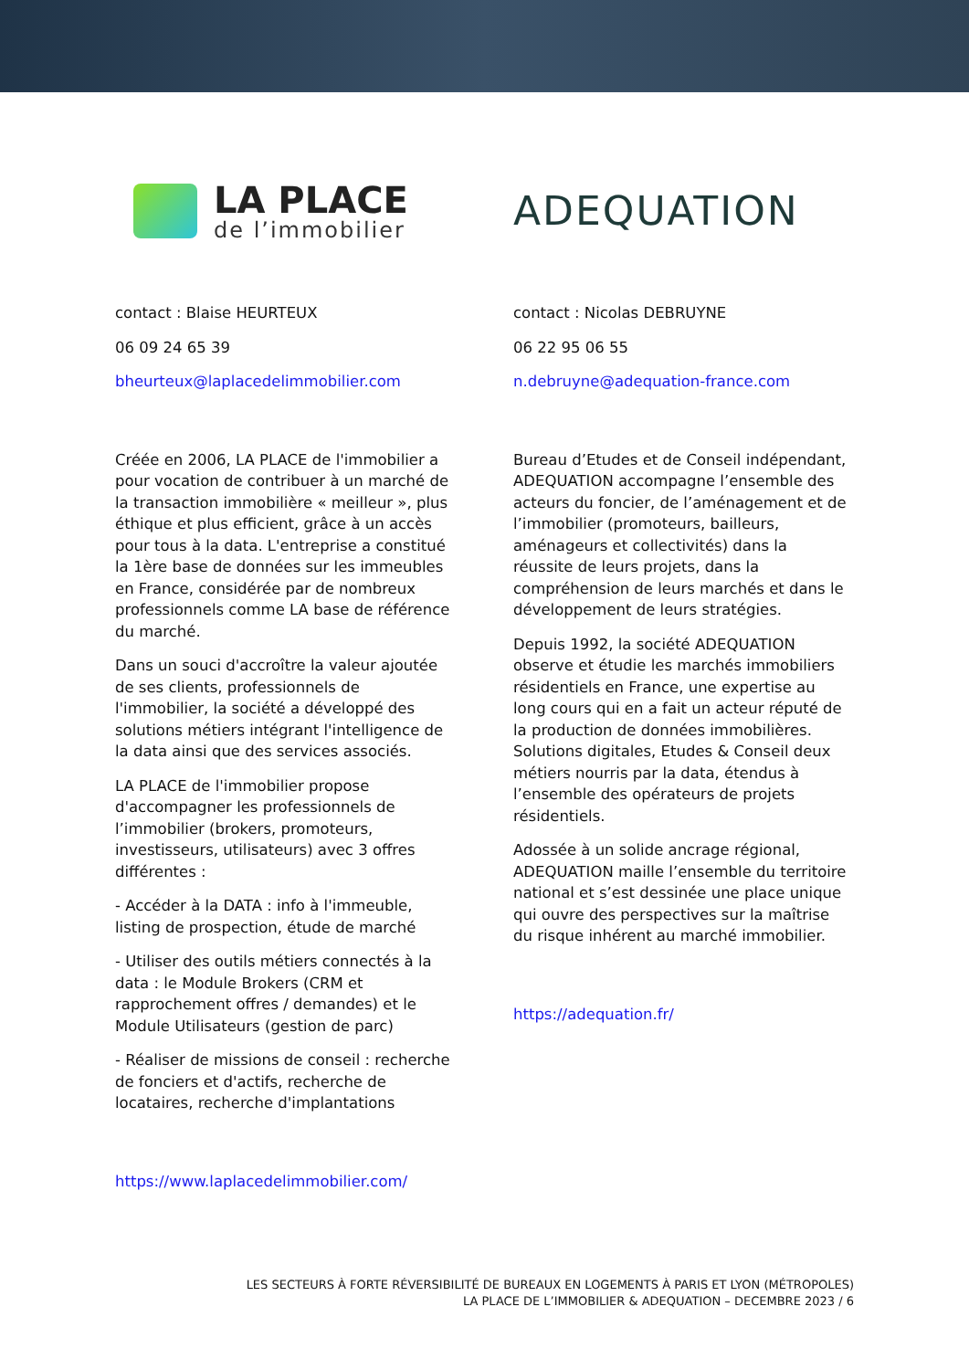LA PLACE
de l’immobilier
contact : Blaise HEURTEUX
06 09 24 65 39
bheurteux@laplacedelimmobilier.com
Créée en 2006, LA PLACE de l'immobilier a pour vocation de contribuer à un marché de la transaction immobilière « meilleur », plus éthique et plus efficient, grâce à un accès pour tous à la data. L'entreprise a constitué la 1ère base de données sur les immeubles en France, considérée par de nombreux professionnels comme LA base de référence du marché.
Dans un souci d'accroître la valeur ajoutée de ses clients, professionnels de l'immobilier, la société a développé des solutions métiers intégrant l'intelligence de la data ainsi que des services associés.
LA PLACE de l'immobilier propose d'accompagner les professionnels de l’immobilier (brokers, promoteurs, investisseurs, utilisateurs) avec 3 offres différentes :
- Accéder à la DATA : info à l'immeuble, listing de prospection, étude de marché
- Utiliser des outils métiers connectés à la data : le Module Brokers (CRM et rapprochement offres / demandes) et le Module Utilisateurs (gestion de parc)
- Réaliser de missions de conseil : recherche de fonciers et d'actifs, recherche de locataires, recherche d'implantations
https://www.laplacedelimmobilier.com/
ADEQUATION
contact : Nicolas DEBRUYNE
06 22 95 06 55
n.debruyne@adequation-france.com
Bureau d’Etudes et de Conseil indépendant, ADEQUATION accompagne l’ensemble des acteurs du foncier, de l’aménagement et de l’immobilier (promoteurs, bailleurs, aménageurs et collectivités) dans la réussite de leurs projets, dans la compréhension de leurs marchés et dans le développement de leurs stratégies.
Depuis 1992, la société ADEQUATION observe et étudie les marchés immobiliers résidentiels en France, une expertise au long cours qui en a fait un acteur réputé de la production de données immobilières. Solutions digitales, Etudes & Conseil deux métiers nourris par la data, étendus à l’ensemble des opérateurs de projets résidentiels.
Adossée à un solide ancrage régional, ADEQUATION maille l’ensemble du territoire national et s’est dessinée une place unique qui ouvre des perspectives sur la maîtrise du risque inhérent au marché immobilier.
https://adequation.fr/
LES SECTEURS À FORTE RÉVERSIBILITÉ DE BUREAUX EN LOGEMENTS À PARIS ET LYON (MÉTROPOLES)
LA PLACE DE L’IMMOBILIER & ADEQUATION – DECEMBRE 2023 / 6